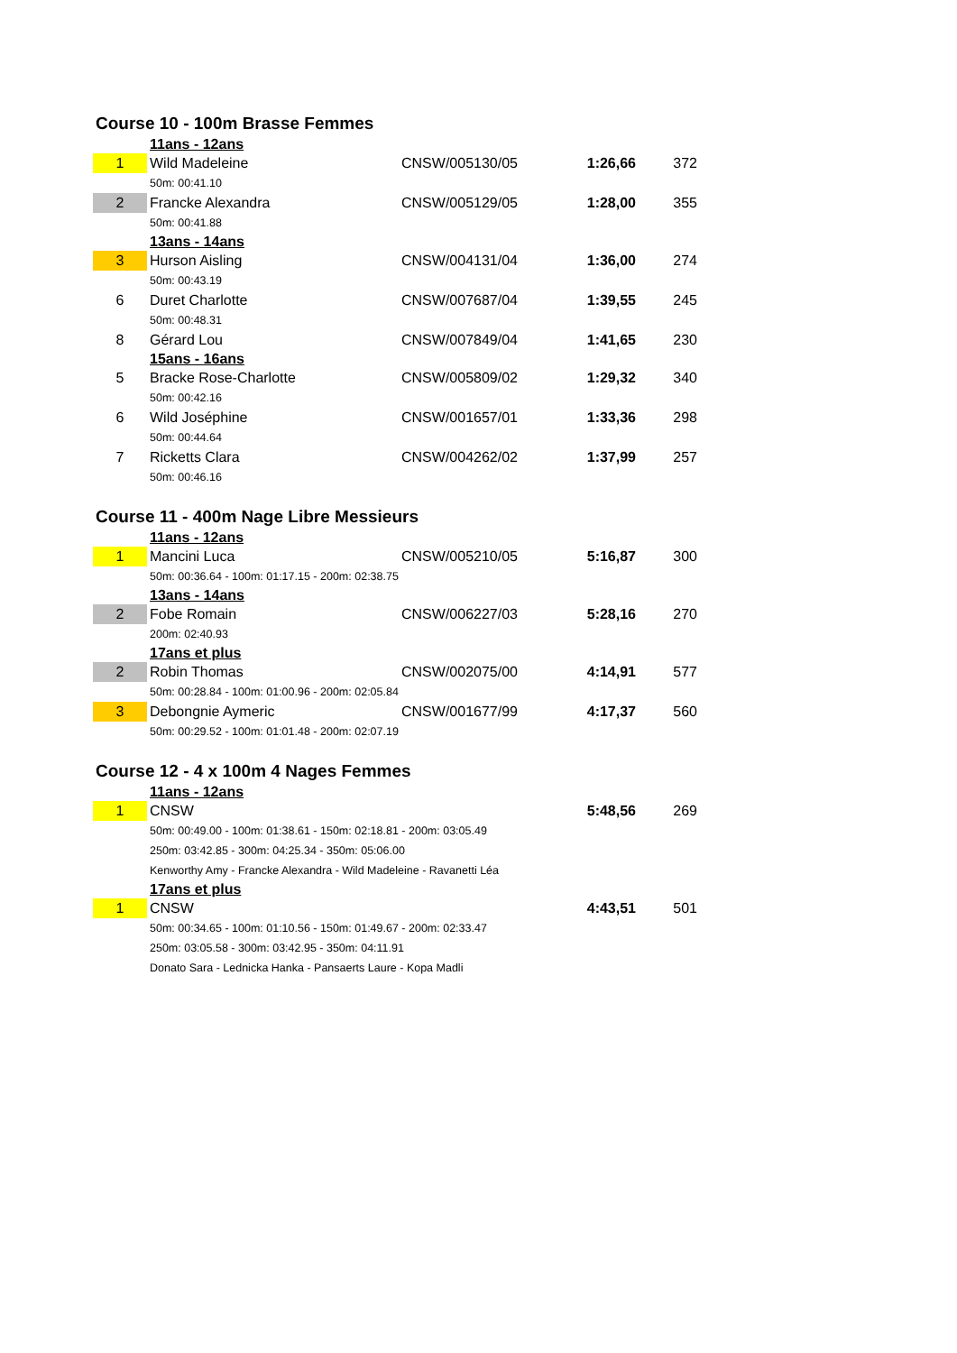Course 10 - 100m Brasse Femmes
| | 11ans - 12ans | | | |
| 1 | Wild Madeleine | CNSW/005130/05 | 1:26,66 | 372 |
| | 50m: 00:41.10 | | | |
| 2 | Francke Alexandra | CNSW/005129/05 | 1:28,00 | 355 |
| | 50m: 00:41.88 | | | |
| | 13ans - 14ans | | | |
| 3 | Hurson Aisling | CNSW/004131/04 | 1:36,00 | 274 |
| | 50m: 00:43.19 | | | |
| 6 | Duret Charlotte | CNSW/007687/04 | 1:39,55 | 245 |
| | 50m: 00:48.31 | | | |
| 8 | Gérard Lou | CNSW/007849/04 | 1:41,65 | 230 |
| | 15ans - 16ans | | | |
| 5 | Bracke Rose-Charlotte | CNSW/005809/02 | 1:29,32 | 340 |
| | 50m: 00:42.16 | | | |
| 6 | Wild Joséphine | CNSW/001657/01 | 1:33,36 | 298 |
| | 50m: 00:44.64 | | | |
| 7 | Ricketts Clara | CNSW/004262/02 | 1:37,99 | 257 |
| | 50m: 00:46.16 | | | |
Course 11 - 400m Nage Libre Messieurs
| | 11ans - 12ans | | | |
| 1 | Mancini Luca | CNSW/005210/05 | 5:16,87 | 300 |
| | 50m: 00:36.64 - 100m: 01:17.15 - 200m: 02:38.75 | | | |
| | 13ans - 14ans | | | |
| 2 | Fobe Romain | CNSW/006227/03 | 5:28,16 | 270 |
| | 200m: 02:40.93 | | | |
| | 17ans et plus | | | |
| 2 | Robin Thomas | CNSW/002075/00 | 4:14,91 | 577 |
| | 50m: 00:28.84 - 100m: 01:00.96 - 200m: 02:05.84 | | | |
| 3 | Debongnie Aymeric | CNSW/001677/99 | 4:17,37 | 560 |
| | 50m: 00:29.52 - 100m: 01:01.48 - 200m: 02:07.19 | | | |
Course 12 - 4 x 100m 4 Nages Femmes
| | 11ans - 12ans | | | |
| 1 | CNSW | | 5:48,56 | 269 |
| | 50m: 00:49.00 - 100m: 01:38.61 - 150m: 02:18.81 - 200m: 03:05.49 | | | |
| | 250m: 03:42.85 - 300m: 04:25.34 - 350m: 05:06.00 | | | |
| | Kenworthy Amy - Francke Alexandra - Wild Madeleine - Ravanetti Léa | | | |
| | 17ans et plus | | | |
| 1 | CNSW | | 4:43,51 | 501 |
| | 50m: 00:34.65 - 100m: 01:10.56 - 150m: 01:49.67 - 200m: 02:33.47 | | | |
| | 250m: 03:05.58 - 300m: 03:42.95 - 350m: 04:11.91 | | | |
| | Donato Sara - Lednicka Hanka - Pansaerts Laure - Kopa Madli | | | |